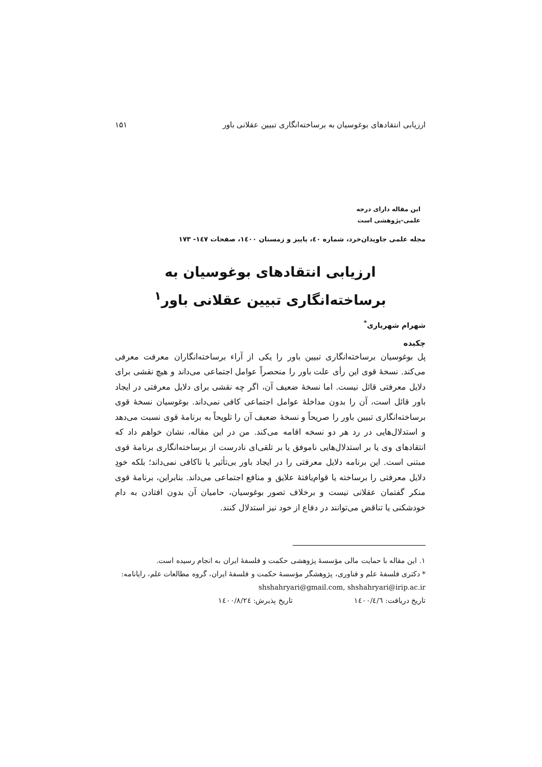ارزیابی انتقادهای بوغوسیان به برساخته‌انگاری تبیین عقلانی باور ۱۵۱
این مقاله دارای درجه
علمی-پژوهشی است
مجله علمی جاویدان‌خرد، شماره ٤٠، پاییز و زمستان ١٤٠٠، صفحات ١٤٧- ١٧٣
ارزیابی انتقادهای بوغوسیان به
برساخته‌انگاری تبیین عقلانی باور<sup>١</sup>
شهرام شهریاری<sup>*</sup>
چکیده
پل بوغوسیان برساخته‌انگاری تبیین باور را یکی از آراء برساخته‌انگاران معرفت معرفی می‌کند. نسخهٔ قوی این رأی علت باور را منحصراً عوامل اجتماعی می‌داند و هیچ نقشی برای دلایل معرفتی قائل نیست. اما نسخهٔ ضعیف آن، اگر چه نقشی برای دلایل معرفتی در ایجاد باور قائل است، آن را بدون مداخلهٔ عوامل اجتماعی کافی نمی‌داند. بوغوسیان نسخهٔ قوی برساخته‌انگاری تبیین باور را صریحاً و نسخهٔ ضعیف آن را تلویحاً به برنامهٔ قوی نسبت می‌دهد و استدلال‌هایی در رد هر دو نسخه اقامه می‌کند. من در این مقاله، نشان خواهم داد که انتقادهای وی یا بر استدلال‌هایی ناموفق یا بر تلقی‌ای نادرست از برساخته‌انگاری برنامهٔ قوی مبتنی است. این برنامه دلایل معرفتی را در ایجاد باور بی‌تأثیر یا ناکافی نمی‌داند؛ بلکه خودِ دلایل معرفتی را برساخته یا قوام‌یافتهٔ علایق و منافع اجتماعی می‌داند. بنابراین، برنامهٔ قوی منکر گفتمان عقلانی نیست و برخلاف تصور بوغوسیان، حامیان آن بدون افتادن به دام خودشکنی یا تناقض می‌توانند در دفاع از خود نیز استدلال کنند.
١. این مقاله با حمایت مالی مؤسسهٔ پژوهشی حکمت و فلسفهٔ ایران به انجام رسیده است.
* دکتری فلسفهٔ علم و فناوری، پژوهشگر مؤسسهٔ حکمت و فلسفهٔ ایران، گروه مطالعات علم، رایانامه: shshahryari@gmail.com, shshahryari@irip.ac.ir
تاریخ دریافت: ١٤٠٠/٤/٦ تاریخ پذیرش: ١٤٠٠/٨/٢٤